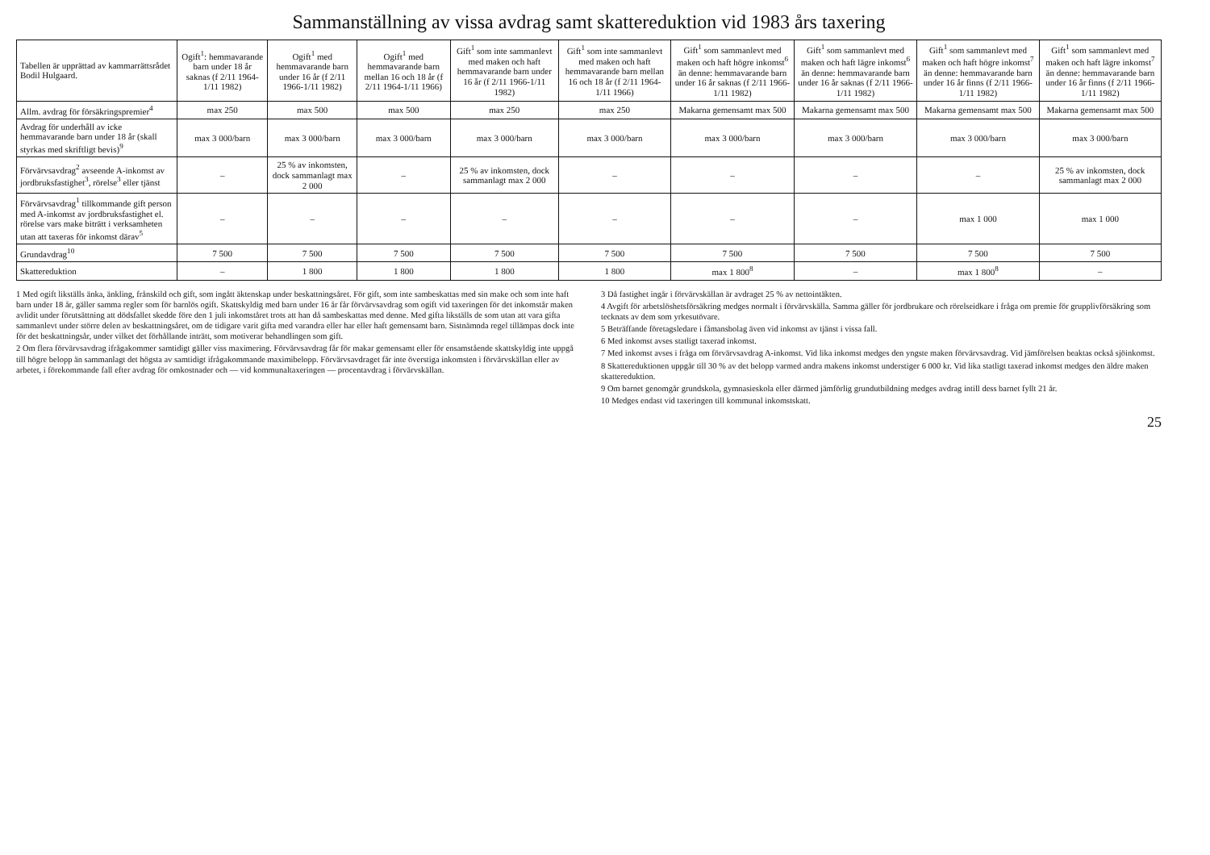Sammanställning av vissa avdrag samt skattereduktion vid 1983 års taxering
| Tabellen är upprättad av kammarrättsrådet Bodil Hulgaard. | Ogift<sup>1</sup>: hemmavarande barn under 18 år saknas (f 2/11 1964-1/11 1982) | Ogift<sup>1</sup> med hemmavarande barn under 16 år (f 2/11 1966-1/11 1982) | Ogift<sup>1</sup> med hemmavarande barn mellan 16 och 18 år (f 2/11 1964-1/11 1966) | Gift<sup>1</sup> som inte sammanlevt med maken och haft hemmavarande barn under 16 år (f 2/11 1966-1/11 1982) | Gift<sup>1</sup> som inte sammanlevt med maken och haft hemmavarande barn mellan 16 och 18 år (f 2/11 1964-1/11 1966) | Gift<sup>1</sup> som sammanlevt med maken och haft högre inkomst<sup>6</sup> än denne: hemmavarande barn under 16 år saknas (f 2/11 1966-1/11 1982) | Gift<sup>1</sup> som sammanlevt med maken och haft lägre inkomst<sup>6</sup> än denne: hemmavarande barn under 16 år saknas (f 2/11 1966-1/11 1982) | Gift<sup>1</sup> som sammanlevt med maken och haft högre inkomst<sup>7</sup> än denne: hemmavarande barn under 16 år finns (f 2/11 1966-1/11 1982) | Gift<sup>1</sup> som sammanlevt med maken och haft lägre inkomst<sup>7</sup> än denne: hemmavarande barn under 16 år finns (f 2/11 1966-1/11 1982) |
| --- | --- | --- | --- | --- | --- | --- | --- | --- | --- |
| Allm. avdrag för försäkringspremier<sup>4</sup> | max 250 | max 500 | max 500 | max 250 | max 250 | Makarna gemensamt max 500 | Makarna gemensamt max 500 | Makarna gemensamt max 500 | Makarna gemensamt max 500 |
| Avdrag för underhåll av icke hemmavarande barn under 18 år (skall styrkas med skriftligt bevis)<sup>9</sup> | max 3 000/barn | max 3 000/barn | max 3 000/barn | max 3 000/barn | max 3 000/barn | max 3 000/barn | max 3 000/barn | max 3 000/barn | max 3 000/barn |
| Förvärvsavdrag<sup>2</sup> avseende A-inkomst av jordbruksfastighet<sup>3</sup>, rörelse<sup>3</sup> eller tjänst | – | 25 % av inkomsten, dock sammanlagt max 2 000 | – | 25 % av inkomsten, dock sammanlagt max 2 000 | – | – | – | – | 25 % av inkomsten, dock sammanlagt max 2 000 |
| Förvärvsavdrag<sup>1</sup> tillkommande gift person med A-inkomst av jordbruksfastighet el. rörelse vars make biträtt i verksamheten utan att taxeras för inkomst därav<sup>5</sup> | – | – | – | – | – | – | – | max 1 000 | max 1 000 |
| Grundavdrag<sup>10</sup> | 7 500 | 7 500 | 7 500 | 7 500 | 7 500 | 7 500 | 7 500 | 7 500 | 7 500 |
| Skattereduktion | – | 1 800 | 1 800 | 1 800 | 1 800 | max 1 800<sup>8</sup> | – | max 1 800<sup>8</sup> | – |
1 Med ogift likställs änka, änkling, frånskild och gift, som ingått äktenskap under beskattningsåret. För gift, som inte sambeskattas med sin make och som inte haft barn under 18 år, gäller samma regler som för barnlös ogift. Skattskyldig med barn under 16 år får förvärvsavdrag som ogift vid taxeringen för det inkomstår maken avlidit under förutsättning att dödsfallet skedde före den 1 juli inkomståret trots att han då sambeskattas med denne. Med gifta likställs de som utan att vara gifta sammanlevt under större delen av beskattningsåret, om de tidigare varit gifta med varandra eller har eller haft gemensamt barn. Sistnämnda regel tillämpas dock inte för det beskattningsår, under vilket det förhållande inträtt, som motiverar behandlingen som gift.
2 Om flera förvärvsavdrag ifrågakommer samtidigt gäller viss maximering. Förvärvsavdrag får för makar gemensamt eller för ensamstående skattskyldig inte uppgå till högre belopp än sammanlagt det högsta av samtidigt ifrågakommande maximibelopp. Förvärvsavdraget får inte överstiga inkomsten i förvärvskällan eller av arbetet, i förekommande fall efter avdrag för omkostnader och — vid kommunaltaxeringen — procentavdrag i förvärvskällan.
3 Då fastighet ingår i förvärvskällan är avdraget 25 % av nettointäkten.
4 Avgift för arbetslöshetsförsäkring medges normalt i förvärvskälla. Samma gäller för jordbrukare och rörelseidkare i fråga om premie för grupplivförsäkring som tecknats av dem som yrkesutövare.
5 Beträffande företagsledare i fåmansbolag även vid inkomst av tjänst i vissa fall.
6 Med inkomst avses statligt taxerad inkomst.
7 Med inkomst avses i fråga om förvärvsavdrag A-inkomst. Vid lika inkomst medges den yngste maken förvärvsavdrag. Vid jämförelsen beaktas också sjöinkomst.
8 Skattereduktionen uppgår till 30 % av det belopp varmed andra makens inkomst understiger 6 000 kr. Vid lika statligt taxerad inkomst medges den äldre maken skattereduktion.
9 Om barnet genomgår grundskola, gymnasieskola eller därmed jämförlig grundutbildning medges avdrag intill dess barnet fyllt 21 år.
10 Medges endast vid taxeringen till kommunal inkomstskatt.
25